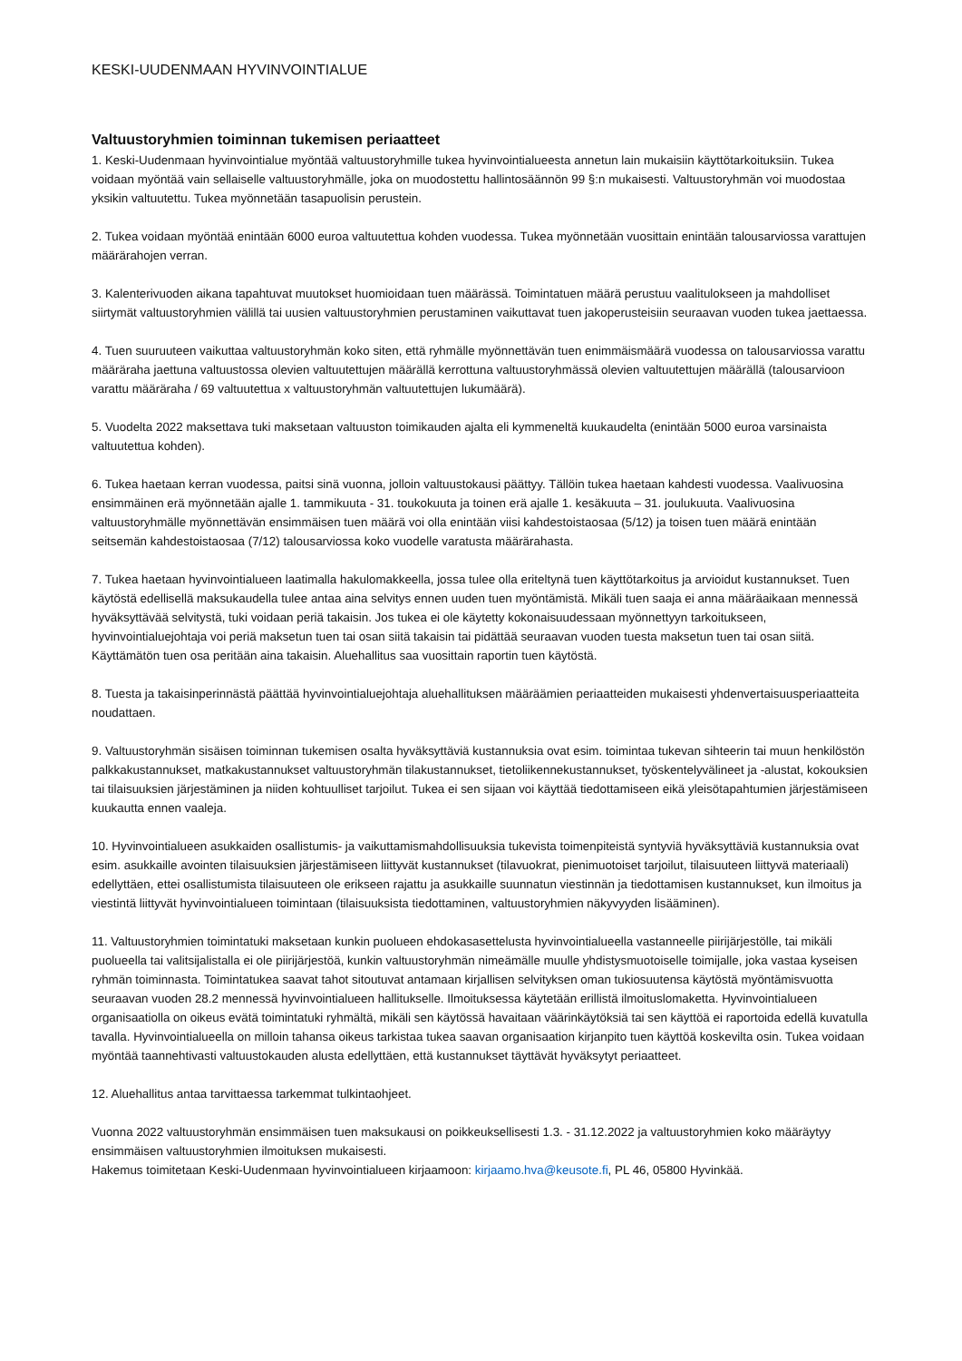KESKI-UUDENMAAN HYVINVOINTIALUE
Valtuustoryhmien toiminnan tukemisen periaatteet
1. Keski-Uudenmaan hyvinvointialue myöntää valtuustoryhmille tukea hyvinvointialueesta annetun lain mukaisiin käyttötarkoituksiin. Tukea voidaan myöntää vain sellaiselle valtuustoryhmälle, joka on muodostettu hallintosäännön 99 §:n mukaisesti. Valtuustoryhmän voi muodostaa yksikin valtuutettu. Tukea myönnetään tasapuolisin perustein.
2. Tukea voidaan myöntää enintään 6000 euroa valtuutettua kohden vuodessa. Tukea myönnetään vuosittain enintään talousarviossa varattujen määrärahojen verran.
3. Kalenterivuoden aikana tapahtuvat muutokset huomioidaan tuen määrässä. Toimintatuen määrä perustuu vaalitulokseen ja mahdolliset siirtymät valtuustoryhmien välillä tai uusien valtuustoryhmien perustaminen vaikuttavat tuen jakoperusteisiin seuraavan vuoden tukea jaettaessa.
4. Tuen suuruuteen vaikuttaa valtuustoryhmän koko siten, että ryhmälle myönnettävän tuen enimmäismäärä vuodessa on talousarviossa varattu määräraha jaettuna valtuustossa olevien valtuutettujen määrällä kerrottuna valtuustoryhmässä olevien valtuutettujen määrällä (talousarvioon varattu määräraha / 69 valtuutettua x valtuustoryhmän valtuutettujen lukumäärä).
5. Vuodelta 2022 maksettava tuki maksetaan valtuuston toimikauden ajalta eli kymmeneltä kuukaudelta (enintään 5000 euroa varsinaista valtuutettua kohden).
6. Tukea haetaan kerran vuodessa, paitsi sinä vuonna, jolloin valtuustokausi päättyy. Tällöin tukea haetaan kahdesti vuodessa. Vaalivuosina ensimmäinen erä myönnetään ajalle 1. tammikuuta - 31. toukokuuta ja toinen erä ajalle 1. kesäkuuta – 31. joulukuuta. Vaalivuosina valtuustoryhmälle myönnettävän ensimmäisen tuen määrä voi olla enintään viisi kahdestoistaosaa (5/12) ja toisen tuen määrä enintään seitsemän kahdestoistaosaa (7/12) talousarviossa koko vuodelle varatusta määrärahasta.
7. Tukea haetaan hyvinvointialueen laatimalla hakulomakkeella, jossa tulee olla eriteltynä tuen käyttötarkoitus ja arvioidut kustannukset. Tuen käytöstä edellisellä maksukaudella tulee antaa aina selvitys ennen uuden tuen myöntämistä. Mikäli tuen saaja ei anna määräaikaan mennessä hyväksyttävää selvitystä, tuki voidaan periä takaisin. Jos tukea ei ole käytetty kokonaisuudessaan myönnettyyn tarkoitukseen, hyvinvointialuejohtaja voi periä maksetun tuen tai osan siitä takaisin tai pidättää seuraavan vuoden tuesta maksetun tuen tai osan siitä. Käyttämätön tuen osa peritään aina takaisin. Aluehallitus saa vuosittain raportin tuen käytöstä.
8. Tuesta ja takaisinperinnästä päättää hyvinvointialuejohtaja aluehallituksen määräämien periaatteiden mukaisesti yhdenvertaisuusperiaatteita noudattaen.
9. Valtuustoryhmän sisäisen toiminnan tukemisen osalta hyväksyttäviä kustannuksia ovat esim. toimintaa tukevan sihteerin tai muun henkilöstön palkkakustannukset, matkakustannukset valtuustoryhmän tilakustannukset, tietoliikennekustannukset, työskentelyvälineet ja -alustat, kokouksien tai tilaisuuksien järjestäminen ja niiden kohtuulliset tarjoilut. Tukea ei sen sijaan voi käyttää tiedottamiseen eikä yleisötapahtumien järjestämiseen kuukautta ennen vaaleja.
10. Hyvinvointialueen asukkaiden osallistumis- ja vaikuttamismahdollisuuksia tukevista toimenpiteistä syntyviä hyväksyttäviä kustannuksia ovat esim. asukkaille avointen tilaisuuksien järjestämiseen liittyvät kustannukset (tilavuokrat, pienimuotoiset tarjoilut, tilaisuuteen liittyvä materiaali) edellyttäen, ettei osallistumista tilaisuuteen ole erikseen rajattu ja asukkaille suunnatun viestinnän ja tiedottamisen kustannukset, kun ilmoitus ja viestintä liittyvät hyvinvointialueen toimintaan (tilaisuuksista tiedottaminen, valtuustoryhmien näkyvyyden lisääminen).
11. Valtuustoryhmien toimintatuki maksetaan kunkin puolueen ehdokasasettelusta hyvinvointialueella vastanneelle piirijärjestölle, tai mikäli puolueella tai valitsijalistalla ei ole piirijärjestöä, kunkin valtuustoryhmän nimeämälle muulle yhdistysmuotoiselle toimijalle, joka vastaa kyseisen ryhmän toiminnasta. Toimintatukea saavat tahot sitoutuvat antamaan kirjallisen selvityksen oman tukiosuutensa käytöstä myöntämisvuotta seuraavan vuoden 28.2 mennessä hyvinvointialueen hallitukselle. Ilmoituksessa käytetään erillistä ilmoituslomaketta. Hyvinvointialueen organisaatiolla on oikeus evätä toimintatuki ryhmältä, mikäli sen käytössä havaitaan väärinkäytöksiä tai sen käyttöä ei raportoida edellä kuvatulla tavalla. Hyvinvointialueella on milloin tahansa oikeus tarkistaa tukea saavan organisaation kirjanpito tuen käyttöä koskevilta osin. Tukea voidaan myöntää taannehtivasti valtuustokauden alusta edellyttäen, että kustannukset täyttävät hyväksytyt periaatteet.
12. Aluehallitus antaa tarvittaessa tarkemmat tulkintaohjeet.
Vuonna 2022 valtuustoryhmän ensimmäisen tuen maksukausi on poikkeuksellisesti 1.3. - 31.12.2022 ja valtuustoryhmien koko määräytyy ensimmäisen valtuustoryhmien ilmoituksen mukaisesti.
Hakemus toimitetaan Keski-Uudenmaan hyvinvointialueen kirjaamoon: kirjaamo.hva@keusote.fi, PL 46, 05800 Hyvinkää.